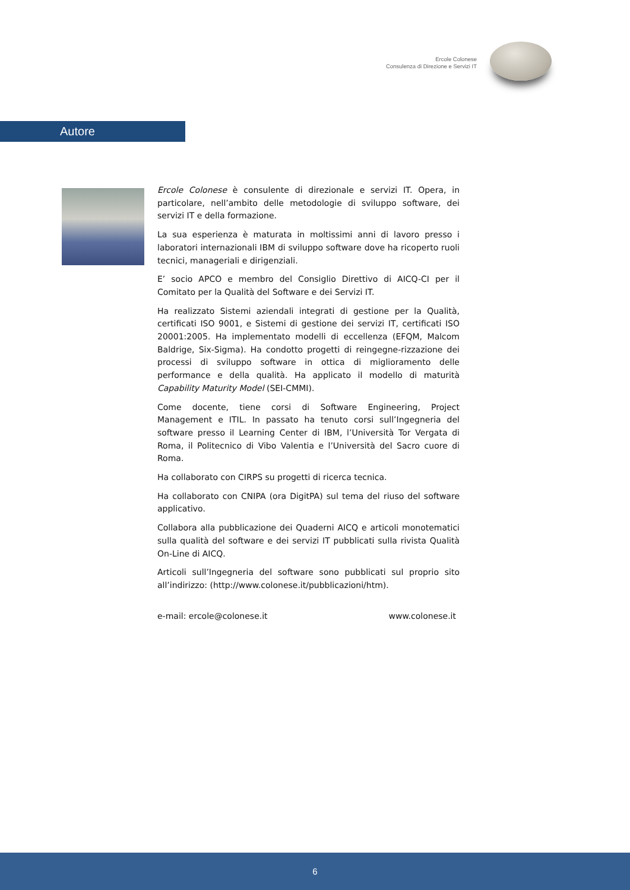Ercole Colonese
Consulenza di Direzione e Servizi IT
Autore
Ercole Colonese è consulente di direzionale e servizi IT. Opera, in particolare, nell’ambito delle metodologie di sviluppo software, dei servizi IT e della formazione.
La sua esperienza è maturata in moltissimi anni di lavoro presso i laboratori internazionali IBM di sviluppo software dove ha ricoperto ruoli tecnici, manageriali e dirigenziali.
E’ socio APCO e membro del Consiglio Direttivo di AICQ-CI per il Comitato per la Qualità del Software e dei Servizi IT.
Ha realizzato Sistemi aziendali integrati di gestione per la Qualità, certificati ISO 9001, e Sistemi di gestione dei servizi IT, certificati ISO 20001:2005. Ha implementato modelli di eccellenza (EFQM, Malcom Baldrige, Six-Sigma). Ha condotto progetti di reingegne-rizzazione dei processi di sviluppo software in ottica di miglioramento delle performance e della qualità. Ha applicato il modello di maturità Capability Maturity Model (SEI-CMMI).
Come docente, tiene corsi di Software Engineering, Project Management e ITIL. In passato ha tenuto corsi sull’Ingegneria del software presso il Learning Center di IBM, l’Università Tor Vergata di Roma, il Politecnico di Vibo Valentia e l’Università del Sacro cuore di Roma.
Ha collaborato con CIRPS su progetti di ricerca tecnica.
Ha collaborato con CNIPA (ora DigitPA) sul tema del riuso del software applicativo.
Collabora alla pubblicazione dei Quaderni AICQ e articoli monotematici sulla qualità del software e dei servizi IT pubblicati sulla rivista Qualità On-Line di AICQ.
Articoli sull’Ingegneria del software sono pubblicati sul proprio sito all’indirizzo: (http://www.colonese.it/pubblicazioni/htm).
e-mail: ercole@colonese.it www.colonese.it
6